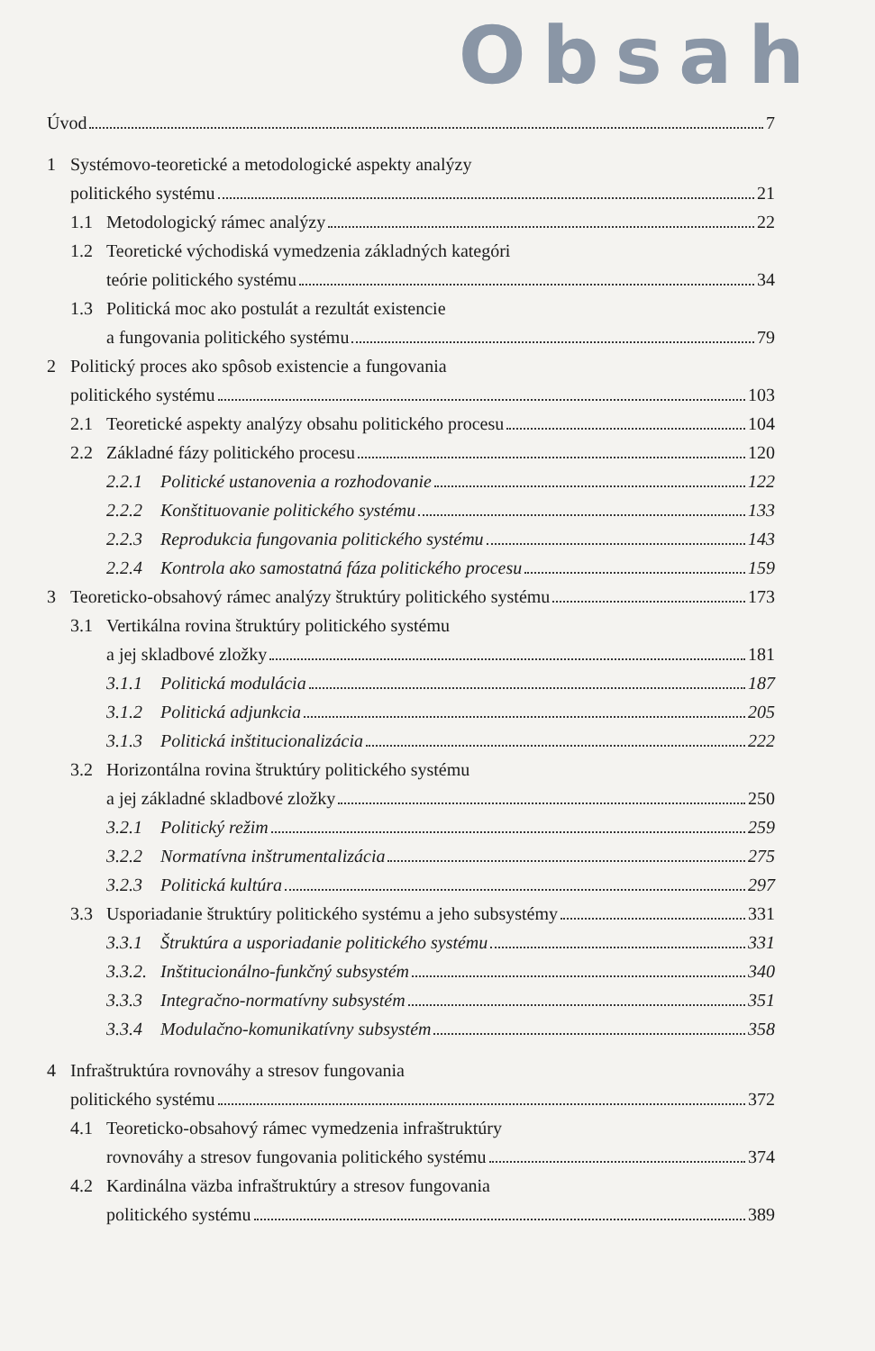Obsah
Úvod 7
1 Systémovo-teoretické a metodologické aspekty analýzy
politického systému 21
1.1 Metodologický rámec analýzy 22
1.2 Teoretické východiská vymedzenia základných kategóri
teórie politického systému 34
1.3 Politická moc ako postulát a rezultát existencie
a fungovania politického systému 79
2 Politický proces ako spôsob existencie a fungovania
politického systému 103
2.1 Teoretické aspekty analýzy obsahu politického procesu 104
2.2 Základné fázy politického procesu 120
2.2.1 Politické ustanovenia a rozhodovanie 122
2.2.2 Konštituovanie politického systému 133
2.2.3 Reprodukcia fungovania politického systému 143
2.2.4 Kontrola ako samostatná fáza politického procesu 159
3 Teoreticko-obsahový rámec analýzy štruktúry politického systému 173
3.1 Vertikálna rovina štruktúry politického systému
a jej skladbové zložky 181
3.1.1 Politická modulácia 187
3.1.2 Politická adjunkcia 205
3.1.3 Politická inštitucionalizácia 222
3.2 Horizontálna rovina štruktúry politického systému
a jej základné skladbové zložky 250
3.2.1 Politický režim 259
3.2.2 Normatívna inštrumentalizácia 275
3.2.3 Politická kultúra 297
3.3 Usporiadanie štruktúry politického systému a jeho subsystémy 331
3.3.1 Štruktúra a usporiadanie politického systému 331
3.3.2.
Inštitucionálno-funkčný subsystém 340
3.3.3 Integračno-normatívny subsystém 351
3.3.4 Modulačno-komunikatívny subsystém 358
4 Infraštruktúra rovnováhy a stresov fungovania
politického systému 372
4.1 Teoreticko-obsahový rámec vymedzenia infraštruktúry
rovnováhy a stresov fungovania politického systému 374
4.2 Kardinálna väzba infraštruktúry a stresov fungovania
politického systému 389